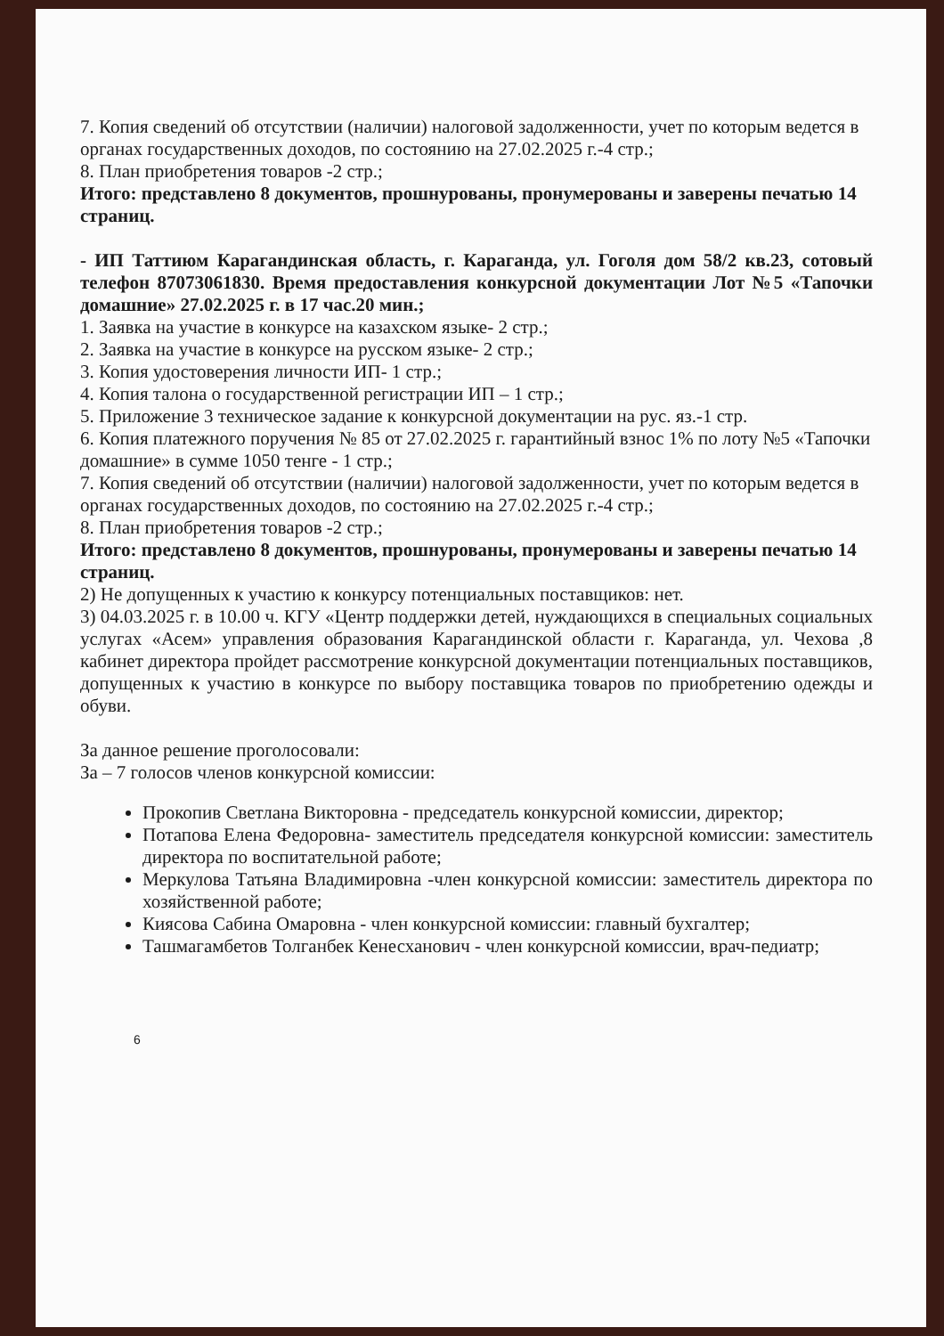7. Копия сведений об отсутствии (наличии) налоговой задолженности, учет по которым ведется в органах государственных доходов, по состоянию на 27.02.2025 г.-4 стр.;
8. План приобретения товаров -2 стр.;
Итого: представлено 8 документов, прошнурованы, пронумерованы и заверены печатью 14 страниц.
- ИП Таттиюм Карагандинская область, г. Караганда, ул. Гоголя дом 58/2 кв.23, сотовый телефон 87073061830. Время предоставления конкурсной документации Лот №5 «Тапочки домашние» 27.02.2025 г. в 17 час.20 мин.;
1. Заявка на участие в конкурсе на казахском языке- 2 стр.;
2. Заявка на участие в конкурсе на русском языке- 2 стр.;
3. Копия удостоверения личности ИП- 1 стр.;
4. Копия талона о государственной регистрации ИП – 1 стр.;
5. Приложение 3 техническое задание к конкурсной документации на рус. яз.-1 стр.
6. Копия платежного поручения № 85 от 27.02.2025 г. гарантийный взнос 1% по лоту №5 «Тапочки домашние» в сумме 1050 тенге - 1 стр.;
7. Копия сведений об отсутствии (наличии) налоговой задолженности, учет по которым ведется в органах государственных доходов, по состоянию на 27.02.2025 г.-4 стр.;
8. План приобретения товаров -2 стр.;
Итого: представлено 8 документов, прошнурованы, пронумерованы и заверены печатью 14 страниц.
2) Не допущенных к участию к конкурсу потенциальных поставщиков: нет.
3) 04.03.2025 г. в 10.00 ч. КГУ «Центр поддержки детей, нуждающихся в специальных социальных услугах «Асем» управления образования Карагандинской области г. Караганда, ул. Чехова ,8 кабинет директора пройдет рассмотрение конкурсной документации потенциальных поставщиков, допущенных к участию в конкурсе по выбору поставщика товаров по приобретению одежды и обуви.
За данное решение проголосовали:
За – 7 голосов членов конкурсной комиссии:
Прокопив Светлана Викторовна - председатель конкурсной комиссии, директор;
Потапова Елена Федоровна- заместитель председателя конкурсной комиссии: заместитель директора по воспитательной работе;
Меркулова Татьяна Владимировна -член конкурсной комиссии: заместитель директора по хозяйственной работе;
Киясова Сабина Омаровна - член конкурсной комиссии: главный бухгалтер;
Ташмагамбетов Толганбек Кенесханович - член конкурсной комиссии, врач-педиатр;
6